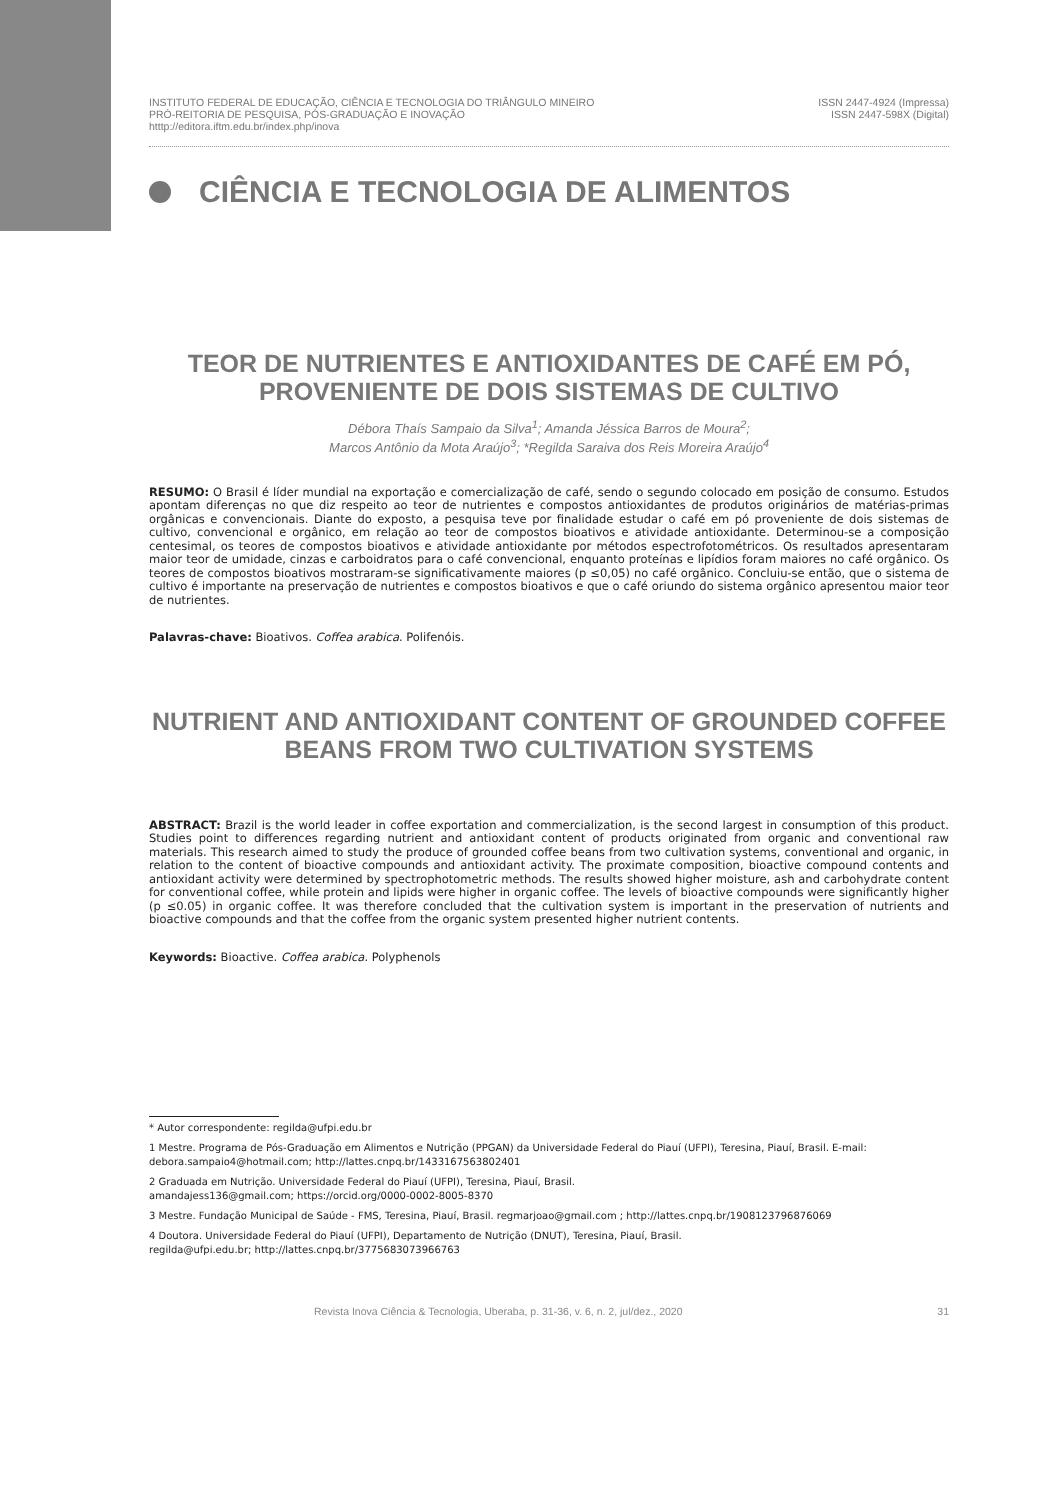INSTITUTO FEDERAL DE EDUCAÇÃO, CIÊNCIA E TECNOLOGIA DO TRIÂNGULO MINEIRO
PRÓ-REITORIA DE PESQUISA, PÓS-GRADUAÇÃO E INOVAÇÃO
htttp://editora.iftm.edu.br/index.php/inova
ISSN 2447-4924 (Impressa)
ISSN 2447-598X (Digital)
CIÊNCIA E TECNOLOGIA DE ALIMENTOS
TEOR DE NUTRIENTES E ANTIOXIDANTES DE CAFÉ EM PÓ, PROVENIENTE DE DOIS SISTEMAS DE CULTIVO
Débora Thaís Sampaio da Silva<sup>1</sup>; Amanda Jéssica Barros de Moura<sup>2</sup>;
Marcos Antônio da Mota Araújo<sup>3</sup>; *Regilda Saraiva dos Reis Moreira Araújo<sup>4</sup>
RESUMO: O Brasil é líder mundial na exportação e comercialização de café, sendo o segundo colocado em posição de consumo. Estudos apontam diferenças no que diz respeito ao teor de nutrientes e compostos antioxidantes de produtos originários de matérias-primas orgânicas e convencionais. Diante do exposto, a pesquisa teve por finalidade estudar o café em pó proveniente de dois sistemas de cultivo, convencional e orgânico, em relação ao teor de compostos bioativos e atividade antioxidante. Determinou-se a composição centesimal, os teores de compostos bioativos e atividade antioxidante por métodos espectrofotométricos. Os resultados apresentaram maior teor de umidade, cinzas e carboidratos para o café convencional, enquanto proteínas e lipídios foram maiores no café orgânico. Os teores de compostos bioativos mostraram-se significativamente maiores (p ≤0,05) no café orgânico. Concluiu-se então, que o sistema de cultivo é importante na preservação de nutrientes e compostos bioativos e que o café oriundo do sistema orgânico apresentou maior teor de nutrientes.
Palavras-chave: Bioativos. Coffea arabica. Polifenóis.
NUTRIENT AND ANTIOXIDANT CONTENT OF GROUNDED COFFEE BEANS FROM TWO CULTIVATION SYSTEMS
ABSTRACT: Brazil is the world leader in coffee exportation and commercialization, is the second largest in consumption of this product. Studies point to differences regarding nutrient and antioxidant content of products originated from organic and conventional raw materials. This research aimed to study the produce of grounded coffee beans from two cultivation systems, conventional and organic, in relation to the content of bioactive compounds and antioxidant activity. The proximate composition, bioactive compound contents and antioxidant activity were determined by spectrophotometric methods. The results showed higher moisture, ash and carbohydrate content for conventional coffee, while protein and lipids were higher in organic coffee. The levels of bioactive compounds were significantly higher (p ≤0.05) in organic coffee. It was therefore concluded that the cultivation system is important in the preservation of nutrients and bioactive compounds and that the coffee from the organic system presented higher nutrient contents.
Keywords: Bioactive. Coffea arabica. Polyphenols
* Autor correspondente: regilda@ufpi.edu.br
1 Mestre. Programa de Pós-Graduação em Alimentos e Nutrição (PPGAN) da Universidade Federal do Piauí (UFPI), Teresina, Piauí, Brasil. E-mail: debora.sampaio4@hotmail.com; http://lattes.cnpq.br/1433167563802401
2 Graduada em Nutrição. Universidade Federal do Piauí (UFPI), Teresina, Piauí, Brasil.
amandajess136@gmail.com; https://orcid.org/0000-0002-8005-8370
3 Mestre. Fundação Municipal de Saúde - FMS, Teresina, Piauí, Brasil. regmarjoao@gmail.com ; http://lattes.cnpq.br/1908123796876069
4 Doutora. Universidade Federal do Piauí (UFPI), Departamento de Nutrição (DNUT), Teresina, Piauí, Brasil.
regilda@ufpi.edu.br; http://lattes.cnpq.br/3775683073966763
Revista Inova Ciência & Tecnologia, Uberaba, p. 31-36, v. 6, n. 2, jul/dez., 2020 31